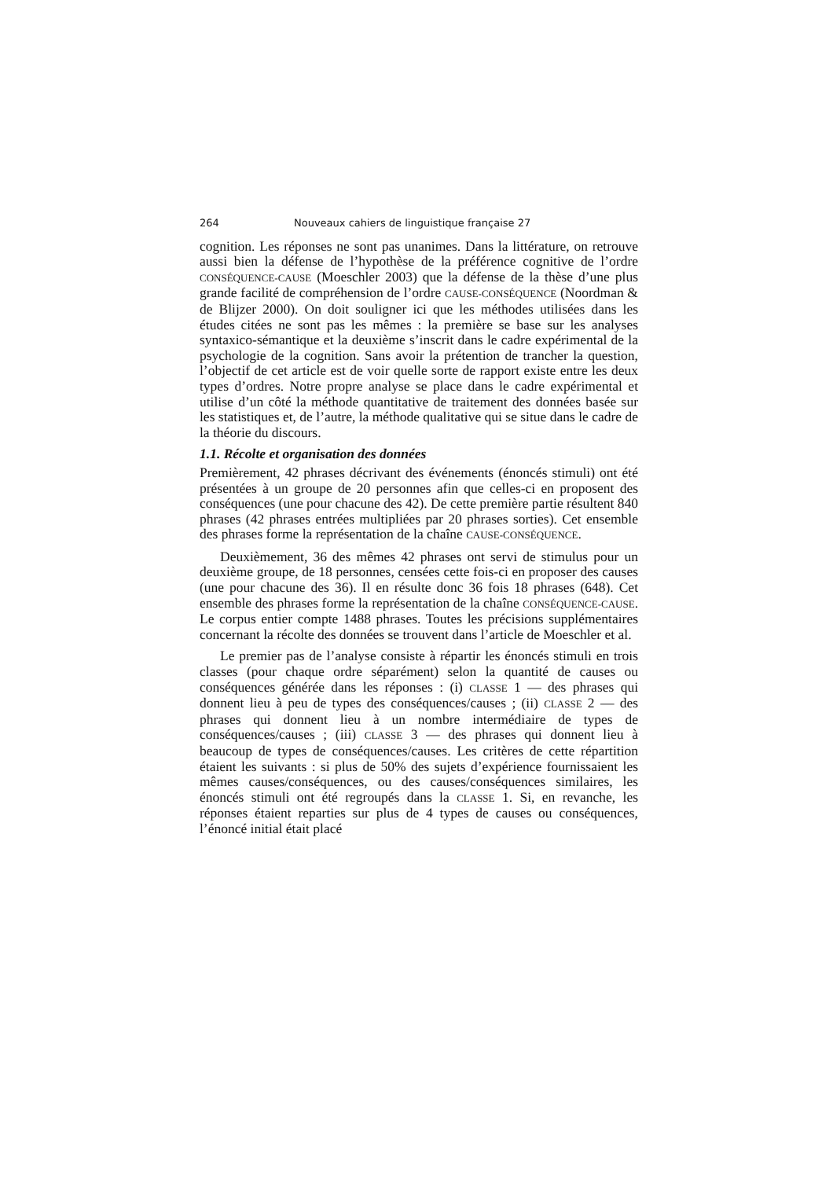264 Nouveaux cahiers de linguistique française 27
cognition. Les réponses ne sont pas unanimes. Dans la littérature, on retrouve aussi bien la défense de l’hypothèse de la préférence cognitive de l’ordre CONSÉQUENCE-CAUSE (Moeschler 2003) que la défense de la thèse d’une plus grande facilité de compréhension de l’ordre CAUSE-CONSÉQUENCE (Noordman & de Blijzer 2000). On doit souligner ici que les méthodes utilisées dans les études citées ne sont pas les mêmes : la première se base sur les analyses syntaxico-sémantique et la deuxième s’inscrit dans le cadre expérimental de la psychologie de la cognition. Sans avoir la prétention de trancher la question, l’objectif de cet article est de voir quelle sorte de rapport existe entre les deux types d’ordres. Notre propre analyse se place dans le cadre expérimental et utilise d’un côté la méthode quantitative de traitement des données basée sur les statistiques et, de l’autre, la méthode qualitative qui se situe dans le cadre de la théorie du discours.
1.1. Récolte et organisation des données
Premièrement, 42 phrases décrivant des événements (énoncés stimuli) ont été présentées à un groupe de 20 personnes afin que celles-ci en proposent des conséquences (une pour chacune des 42). De cette première partie résultent 840 phrases (42 phrases entrées multipliées par 20 phrases sorties). Cet ensemble des phrases forme la représentation de la chaîne CAUSE-CONSÉQUENCE.
Deuxièmement, 36 des mêmes 42 phrases ont servi de stimulus pour un deuxième groupe, de 18 personnes, censées cette fois-ci en proposer des causes (une pour chacune des 36). Il en résulte donc 36 fois 18 phrases (648). Cet ensemble des phrases forme la représentation de la chaîne CONSÉQUENCE-CAUSE. Le corpus entier compte 1488 phrases. Toutes les précisions supplémentaires concernant la récolte des données se trouvent dans l’article de Moeschler et al.
Le premier pas de l’analyse consiste à répartir les énoncés stimuli en trois classes (pour chaque ordre séparément) selon la quantité de causes ou conséquences générée dans les réponses : (i) CLASSE 1 — des phrases qui donnent lieu à peu de types des conséquences/causes ; (ii) CLASSE 2 — des phrases qui donnent lieu à un nombre intermédiaire de types de conséquences/causes ; (iii) CLASSE 3 — des phrases qui donnent lieu à beaucoup de types de conséquences/causes. Les critères de cette répartition étaient les suivants : si plus de 50% des sujets d’expérience fournissaient les mêmes causes/conséquences, ou des causes/conséquences similaires, les énoncés stimuli ont été regroupés dans la CLASSE 1. Si, en revanche, les réponses étaient reparties sur plus de 4 types de causes ou conséquences, l’énoncé initial était placé